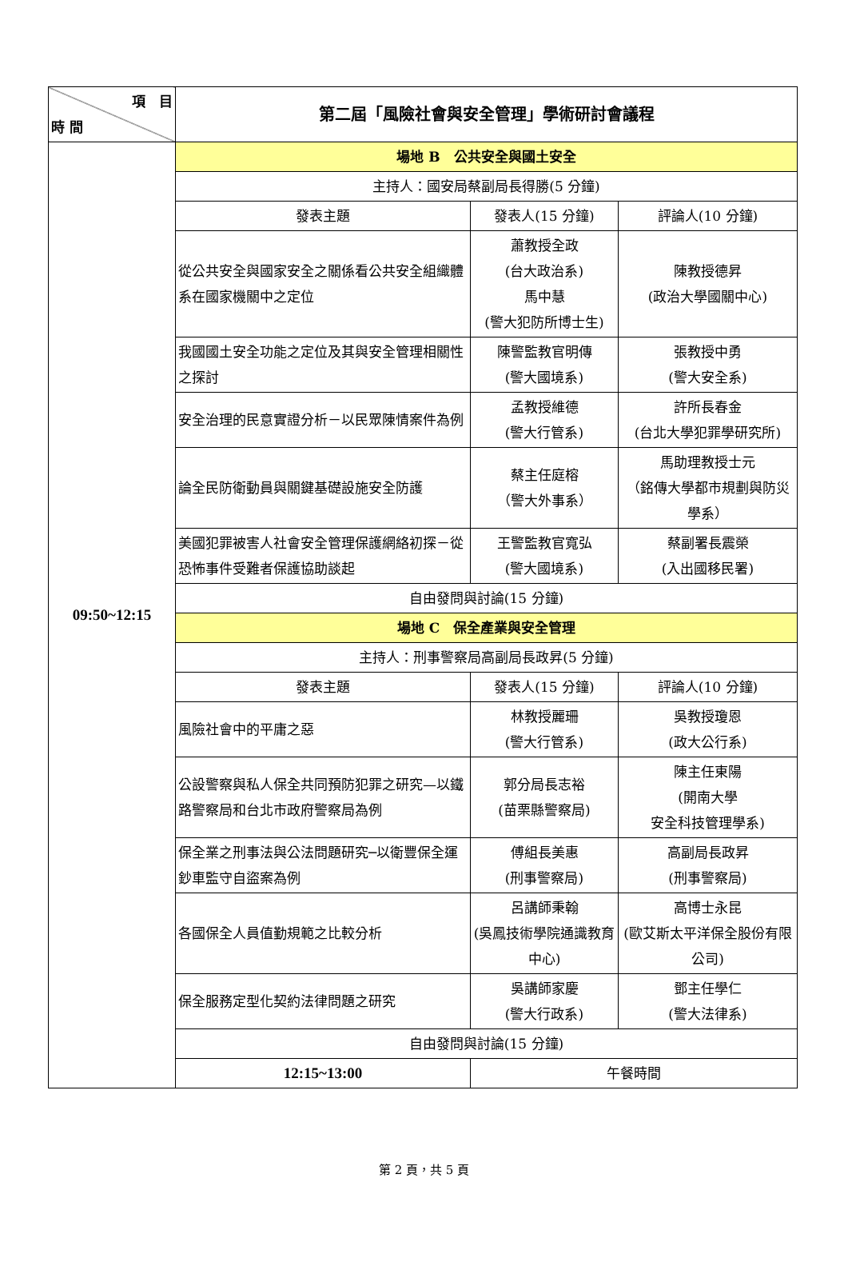| 項 目 時 間 | 第二屆「風險社會與安全管理」學術研討會議程 | | |
| 09:50~12:15 | 場地 B 公共安全與國土安全 | | |
| | 主持人：國安局蔡副局長得勝(5 分鐘) | | |
| | 發表主題 | 發表人(15 分鐘) | 評論人(10 分鐘) |
| | 從公共安全與國家安全之關係看公共安全組織體系在國家機關中之定位 | 蕭教授全政 (台大政治系) 馬中慧 (警大犯防所博士生) | 陳教授德昇 (政治大學國關中心) |
| | 我國國土安全功能之定位及其與安全管理相關性之探討 | 陳警監教官明傳 (警大國境系) | 張教授中勇 (警大安全系) |
| | 安全治理的民意實證分析－以民眾陳情案件為例 | 孟教授維德 (警大行管系) | 許所長春金 (台北大學犯罪學研究所) |
| | 論全民防衛動員與關鍵基礎設施安全防護 | 蔡主任庭榕 （警大外事系） | 馬助理教授士元 （銘傳大學都市規劃與防災學系） |
| | 美國犯罪被害人社會安全管理保護網絡初探－從恐怖事件受難者保護協助談起 | 王警監教官寬弘 (警大國境系) | 蔡副署長震榮 (入出國移民署) |
| | 自由發問與討論(15 分鐘) | | |
| | 場地 C 保全產業與安全管理 | | |
| | 主持人：刑事警察局高副局長政昇(5 分鐘) | | |
| | 發表主題 | 發表人(15 分鐘) | 評論人(10 分鐘) |
| | 風險社會中的平庸之惡 | 林教授麗珊 (警大行管系) | 吳教授瓊恩 (政大公行系) |
| | 公設警察與私人保全共同預防犯罪之研究—以鐵路警察局和台北市政府警察局為例 | 郭分局長志裕 (苗栗縣警察局) | 陳主任東陽 (開南大學 安全科技管理學系) |
| | 保全業之刑事法與公法問題研究─以衛豐保全運鈔車監守自盜案為例 | 傅組長美惠 (刑事警察局) | 高副局長政昇 (刑事警察局) |
| | 各國保全人員值勤規範之比較分析 | 呂講師秉翰 (吳鳳技術學院通識教育中心) | 高博士永昆 (歐艾斯太平洋保全股份有限公司) |
| | 保全服務定型化契約法律問題之研究 | 吳講師家慶 (警大行政系) | 鄧主任學仁 (警大法律系) |
| | 自由發問與討論(15 分鐘) | | |
| | 12:15~13:00 | 午餐時間 | |
第 2 頁，共 5 頁